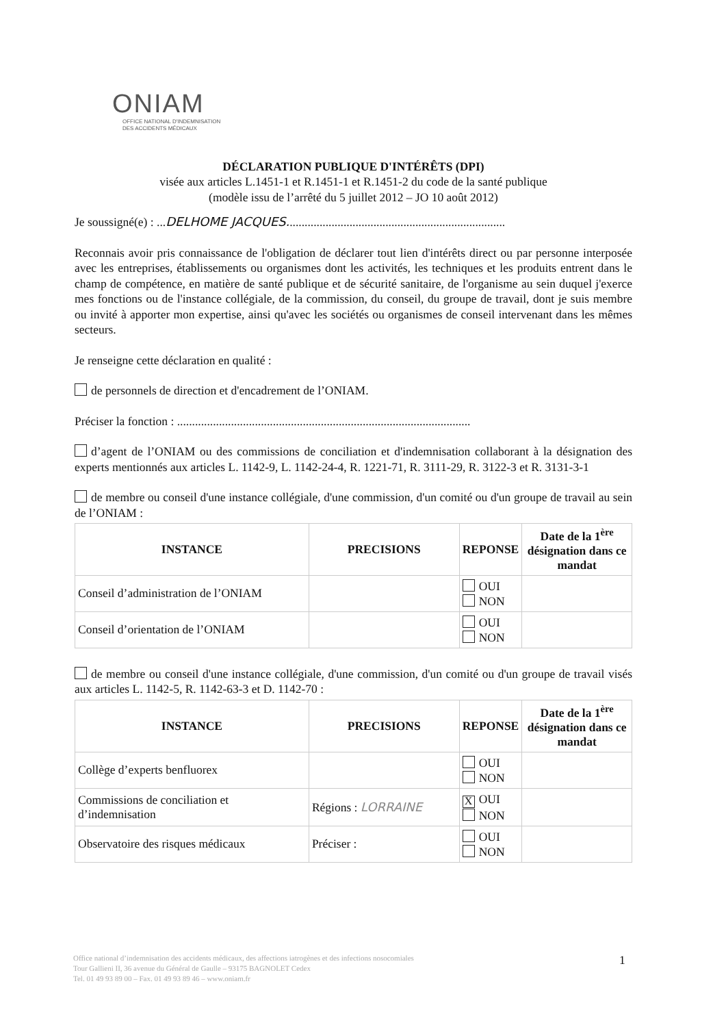ONIAM
OFFICE NATIONAL D'INDEMNISATION
DES ACCIDENTS MÉDICAUX
DÉCLARATION PUBLIQUE D'INTÉRÊTS (DPI)
visée aux articles L.1451-1 et R.1451-1 et R.1451-2 du code de la santé publique
(modèle issu de l’arrêté du 5 juillet 2012 – JO 10 août 2012)
Je soussigné(e) : ...DELHOME JACQUES.........................................................................
Reconnais avoir pris connaissance de l'obligation de déclarer tout lien d'intérêts direct ou par personne interposée avec les entreprises, établissements ou organismes dont les activités, les techniques et les produits entrent dans le champ de compétence, en matière de santé publique et de sécurité sanitaire, de l'organisme au sein duquel j'exerce mes fonctions ou de l'instance collégiale, de la commission, du conseil, du groupe de travail, dont je suis membre ou invité à apporter mon expertise, ainsi qu'avec les sociétés ou organismes de conseil intervenant dans les mêmes secteurs.
Je renseigne cette déclaration en qualité :
de personnels de direction et d'encadrement de l’ONIAM.
Préciser la fonction : ..................................................................................................
d’agent de l’ONIAM ou des commissions de conciliation et d'indemnisation collaborant à la désignation des experts mentionnés aux articles L. 1142-9, L. 1142-24-4, R. 1221-71, R. 3111-29, R. 3122-3 et R. 3131-3-1
de membre ou conseil d'une instance collégiale, d'une commission, d'un comité ou d'un groupe de travail au sein de l’ONIAM :
| INSTANCE | PRECISIONS | REPONSE | Date de la 1<sup>ère</sup> désignation dans ce mandat |
| --- | --- | --- | --- |
| Conseil d’administration de l’ONIAM | | OUI NON | |
| Conseil d’orientation de l’ONIAM | | OUI NON | |
de membre ou conseil d'une instance collégiale, d'une commission, d'un comité ou d'un groupe de travail visés aux articles L. 1142-5, R. 1142-63-3 et D. 1142-70 :
| INSTANCE | PRECISIONS | REPONSE | Date de la 1<sup>ère</sup> désignation dans ce mandat |
| --- | --- | --- | --- |
| Collège d’experts benfluorex | | OUI NON | |
| Commissions de conciliation et d’indemnisation | Régions : LORRAINE | X OUI NON | |
| Observatoire des risques médicaux | Préciser : | OUI NON | |
Office national d’indemnisation des accidents médicaux, des affections iatrogènes et des infections nosocomiales
Tour Gallieni II, 36 avenue du Général de Gaulle – 93175 BAGNOLET Cedex
Tel. 01 49 93 89 00 – Fax. 01 49 93 89 46 – www.oniam.fr
1